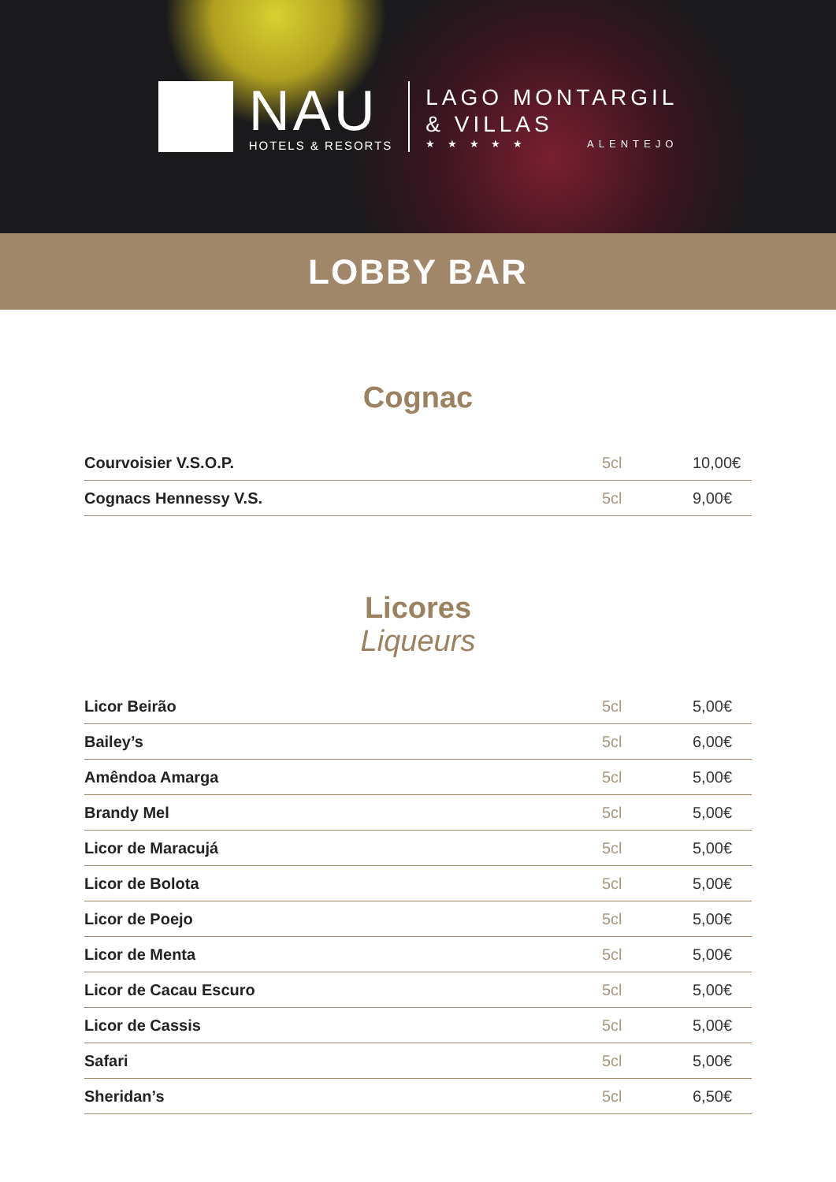NAU
HOTELS & RESORTS
LAGO MONTARGIL
& VILLAS
★ ★ ★ ★ ★ ALENTEJO
LOBBY BAR
Cognac
| Courvoisier V.S.O.P. | 5cl | 10,00€ |
| Cognacs Hennessy V.S. | 5cl | 9,00€ |
Licores
Liqueurs
| Licor Beirão | 5cl | 5,00€ |
| Bailey’s | 5cl | 6,00€ |
| Amêndoa Amarga | 5cl | 5,00€ |
| Brandy Mel | 5cl | 5,00€ |
| Licor de Maracujá | 5cl | 5,00€ |
| Licor de Bolota | 5cl | 5,00€ |
| Licor de Poejo | 5cl | 5,00€ |
| Licor de Menta | 5cl | 5,00€ |
| Licor de Cacau Escuro | 5cl | 5,00€ |
| Licor de Cassis | 5cl | 5,00€ |
| Safari | 5cl | 5,00€ |
| Sheridan’s | 5cl | 6,50€ |